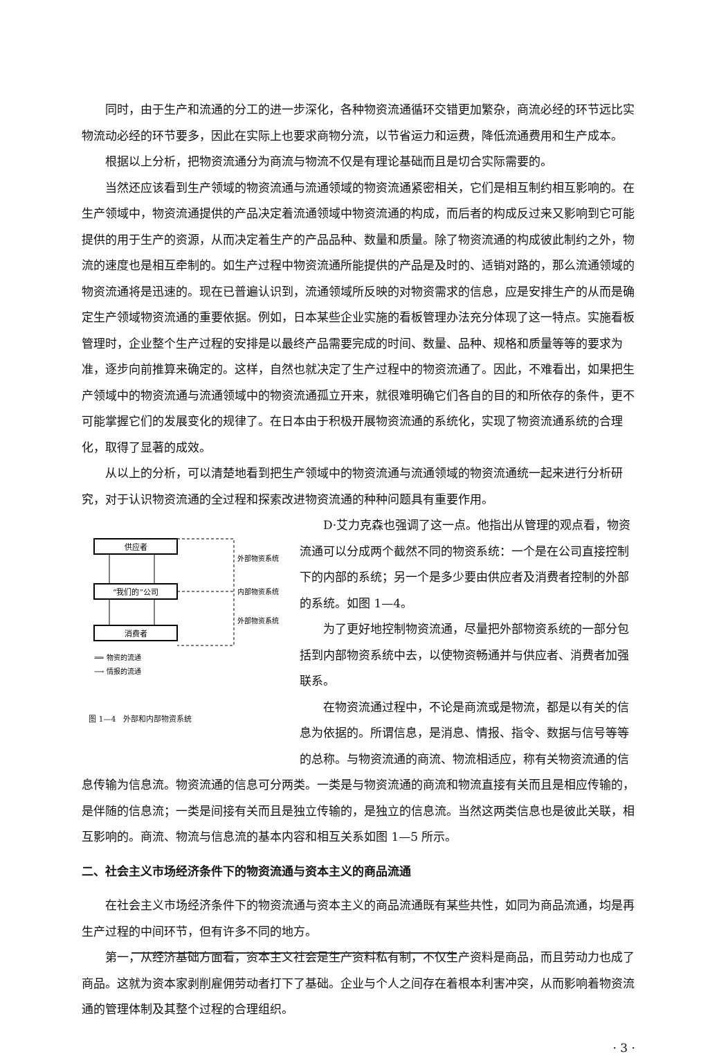同时，由于生产和流通的分工的进一步深化，各种物资流通循环交错更加繁杂，商流必经的环节远比实物流动必经的环节要多，因此在实际上也要求商物分流，以节省运力和运费，降低流通费用和生产成本。
根据以上分析，把物资流通分为商流与物流不仅是有理论基础而且是切合实际需要的。
当然还应该看到生产领域的物资流通与流通领域的物资流通紧密相关，它们是相互制约相互影响的。在生产领域中，物资流通提供的产品决定着流通领域中物资流通的构成，而后者的构成反过来又影响到它可能提供的用于生产的资源，从而决定着生产的产品品种、数量和质量。除了物资流通的构成彼此制约之外，物流的速度也是相互牵制的。如生产过程中物资流通所能提供的产品是及时的、适销对路的，那么流通领域的物资流通将是迅速的。现在已普遍认识到，流通领域所反映的对物资需求的信息，应是安排生产的从而是确定生产领域物资流通的重要依据。例如，日本某些企业实施的看板管理办法充分体现了这一特点。实施看板管理时，企业整个生产过程的安排是以最终产品需要完成的时间、数量、品种、规格和质量等等的要求为准，逐步向前推算来确定的。这样，自然也就决定了生产过程中的物资流通了。因此，不难看出，如果把生产领域中的物资流通与流通领域中的物资流通孤立开来，就很难明确它们各自的目的和所依存的条件，更不可能掌握它们的发展变化的规律了。在日本由于积极开展物资流通的系统化，实现了物资流通系统的合理化，取得了显著的成效。
从以上的分析，可以清楚地看到把生产领域中的物资流通与流通领域的物资流通统一起来进行分析研究，对于认识物资流通的全过程和探索改进物资流通的种种问题具有重要作用。
供应者
“我们的”公司
消费者
外部物资系统
内部物资系统
外部物资系统
⟹ 物资的流通
⟶ 情报的流通
图 1—4　外部和内部物资系统
D·艾力克森也强调了这一点。他指出从管理的观点看，物资流通可以分成两个截然不同的物资系统：一个是在公司直接控制下的内部的系统；另一个是多少要由供应者及消费者控制的外部的系统。如图 1—4。
为了更好地控制物资流通，尽量把外部物资系统的一部分包括到内部物资系统中去，以使物资畅通并与供应者、消费者加强联系。
在物资流通过程中，不论是商流或是物流，都是以有关的信息为依据的。所谓信息，是消息、情报、指令、数据与信号等等的总称。与物资流通的商流、物流相适应，称有关物资流通的信息传输为信息流。物资流通的信息可分两类。一类是与物资流通的商流和物流直接有关而且是相应传输的，是伴随的信息流；一类是间接有关而且是独立传输的，是独立的信息流。当然这两类信息也是彼此关联，相互影响的。商流、物流与信息流的基本内容和相互关系如图 1—5 所示。
二、社会主义市场经济条件下的物资流通与资本主义的商品流通
在社会主义市场经济条件下的物资流通与资本主义的商品流通既有某些共性，如同为商品流通，均是再生产过程的中间环节，但有许多不同的地方。
第一，从经济基础方面看，资本主义社会是生产资料私有制，不仅生产资料是商品，而且劳动力也成了商品。这就为资本家剥削雇佣劳动者打下了基础。企业与个人之间存在着根本利害冲突，从而影响着物资流通的管理体制及其整个过程的合理组织。
· 3 ·